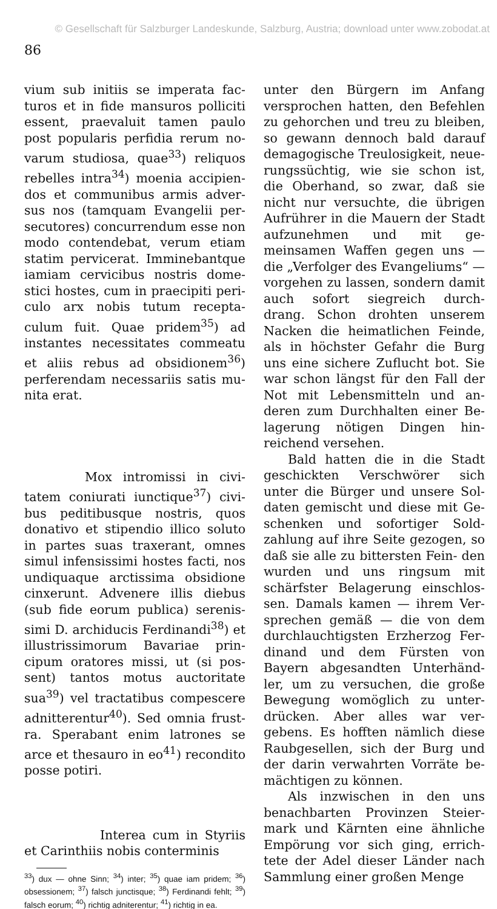© Gesellschaft für Salzburger Landeskunde, Salzburg, Austria; download unter www.zobodat.at
86
vium sub initiis se imperata fac- turos et in fide mansuros polliciti essent, praevaluit tamen paulo post popularis perfidia rerum no- varum studiosa, quae<sup>33</sup>) reliquos rebelles intra<sup>34</sup>) moenia accipien- dos et communibus armis adver- sus nos (tamquam Evangelii per- secutores) concurrendum esse non modo contendebat, verum etiam statim pervicerat. Imminebantque iamiam cervicibus nostris dome- stici hostes, cum in praecipiti peri- culo arx nobis tutum recepta- culum fuit. Quae pridem<sup>35</sup>) ad instantes necessitates commeatu et aliis rebus ad obsidionem<sup>36</sup>) perferendam necessariis satis mu- nita erat.
Mox intromissi in civi- tatem coniurati iunctique<sup>37</sup>) civi- bus peditibusque nostris, quos donativo et stipendio illico soluto in partes suas traxerant, omnes simul infensissimi hostes facti, nos undiquaque arctissima obsidione cinxerunt. Advenere illis diebus (sub fide eorum publica) serenis- simi D. archiducis Ferdinandi<sup>38</sup>) et illustrissimorum Bavariae prin- cipum oratores missi, ut (si pos- sent) tantos motus auctoritate sua<sup>39</sup>) vel tractatibus compescere adnitterentur<sup>40</sup>). Sed omnia frust- ra. Sperabant enim latrones se arce et thesauro in eo<sup>41</sup>) recondito posse potiri.
Interea cum in Styriis et Carinthiis nobis conterminis
<sup>33</sup>) dux — ohne Sinn; <sup>34</sup>) inter; <sup>35</sup>) quae iam pridem; <sup>36</sup>) obsessionem; <sup>37</sup>) falsch junctisque; <sup>38</sup>) Ferdinandi fehlt; <sup>39</sup>) falsch eorum; <sup>40</sup>) richtig adniterentur; <sup>41</sup>) richtig in ea.
unter den Bürgern im Anfang versprochen hatten, den Befehlen zu gehorchen und treu zu bleiben, so gewann dennoch bald darauf demagogische Treulosigkeit, neue- rungssüchtig, wie sie schon ist, die Oberhand, so zwar, daß sie nicht nur versuchte, die übrigen Aufrührer in die Mauern der Stadt aufzunehmen und mit ge- meinsamen Waffen gegen uns — die „Verfolger des Evangeliums“ — vorgehen zu lassen, sondern damit auch sofort siegreich durch- drang. Schon drohten unserem Nacken die heimatlichen Feinde, als in höchster Gefahr die Burg uns eine sichere Zuflucht bot. Sie war schon längst für den Fall der Not mit Lebensmitteln und an- deren zum Durchhalten einer Be- lagerung nötigen Dingen hin- reichend versehen.
Bald hatten die in die Stadt geschickten Verschwörer sich unter die Bürger und unsere Sol- daten gemischt und diese mit Ge- schenken und sofortiger Sold- zahlung auf ihre Seite gezogen, so daß sie alle zu bittersten Fein- den wurden und uns ringsum mit schärfster Belagerung einschlos- sen. Damals kamen — ihrem Ver- sprechen gemäß — die von dem durchlauchtigsten Erzherzog Fer- dinand und dem Fürsten von Bayern abgesandten Unterhänd- ler, um zu versuchen, die große Bewegung womöglich zu unter- drücken. Aber alles war ver- gebens. Es hofften nämlich diese Raubgesellen, sich der Burg und der darin verwahrten Vorräte be- mächtigen zu können.
Als inzwischen in den uns benachbarten Provinzen Steier- mark und Kärnten eine ähnliche Empörung vor sich ging, errich- tete der Adel dieser Länder nach Sammlung einer großen Menge